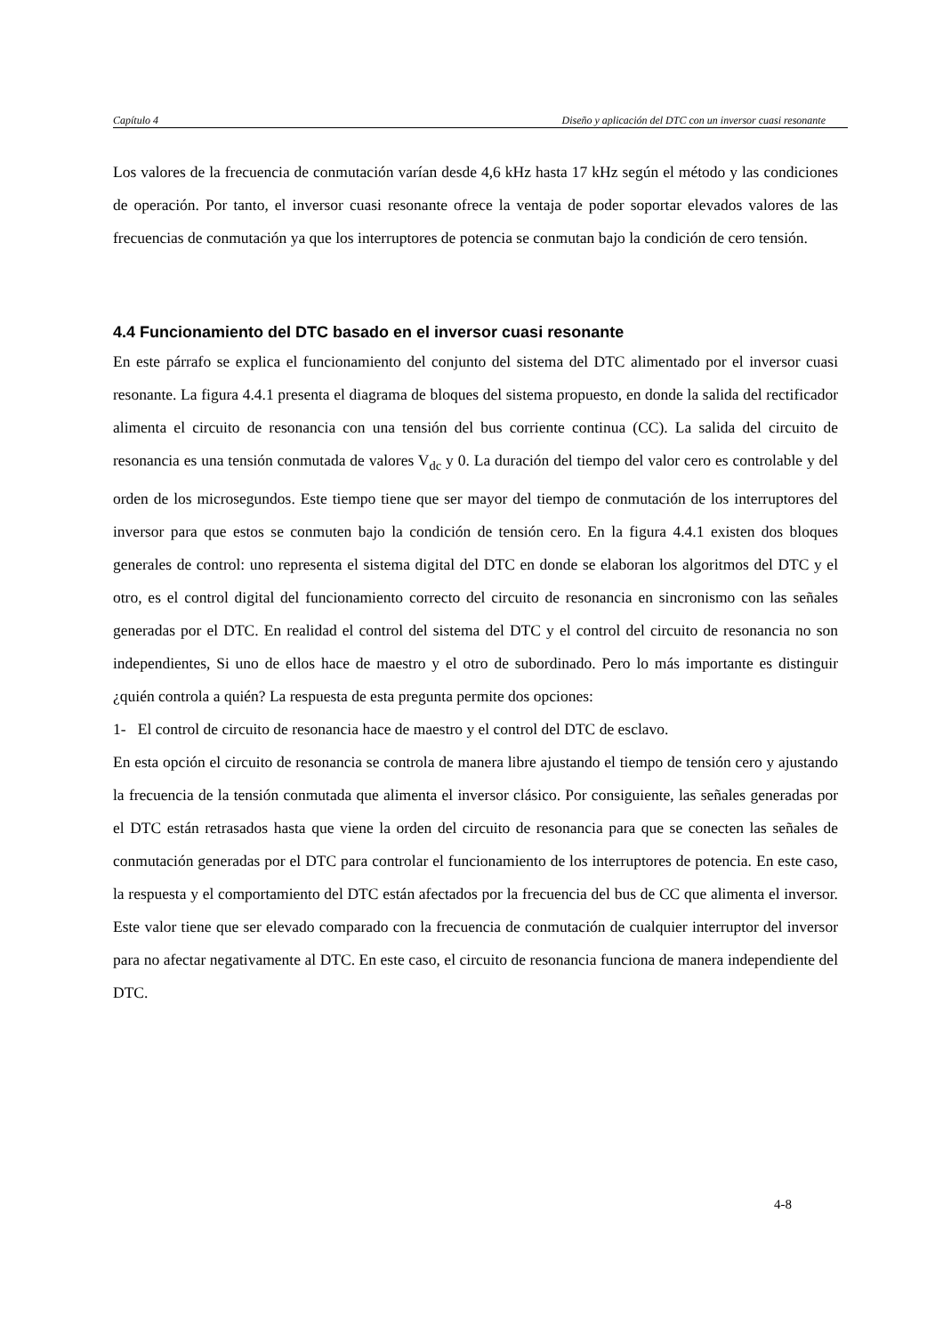Capítulo 4 Diseño y aplicación del DTC con un inversor cuasi resonante
Los valores de la frecuencia de conmutación varían desde 4,6 kHz hasta 17 kHz según el método y las condiciones de operación. Por tanto, el inversor cuasi resonante ofrece la ventaja de poder soportar elevados valores de las frecuencias de conmutación ya que los interruptores de potencia se conmutan bajo la condición de cero tensión.
4.4 Funcionamiento del DTC basado en el inversor cuasi resonante
En este párrafo se explica el funcionamiento del conjunto del sistema del DTC alimentado por el inversor cuasi resonante. La figura 4.4.1 presenta el diagrama de bloques del sistema propuesto, en donde la salida del rectificador alimenta el circuito de resonancia con una tensión del bus corriente continua (CC). La salida del circuito de resonancia es una tensión conmutada de valores V<sub>dc</sub> y 0. La duración del tiempo del valor cero es controlable y del orden de los microsegundos. Este tiempo tiene que ser mayor del tiempo de conmutación de los interruptores del inversor para que estos se conmuten bajo la condición de tensión cero. En la figura 4.4.1 existen dos bloques generales de control: uno representa el sistema digital del DTC en donde se elaboran los algoritmos del DTC y el otro, es el control digital del funcionamiento correcto del circuito de resonancia en sincronismo con las señales generadas por el DTC. En realidad el control del sistema del DTC y el control del circuito de resonancia no son independientes, Si uno de ellos hace de maestro y el otro de subordinado. Pero lo más importante es distinguir ¿quién controla a quién? La respuesta de esta pregunta permite dos opciones:
1- El control de circuito de resonancia hace de maestro y el control del DTC de esclavo.
En esta opción el circuito de resonancia se controla de manera libre ajustando el tiempo de tensión cero y ajustando la frecuencia de la tensión conmutada que alimenta el inversor clásico. Por consiguiente, las señales generadas por el DTC están retrasados hasta que viene la orden del circuito de resonancia para que se conecten las señales de conmutación generadas por el DTC para controlar el funcionamiento de los interruptores de potencia. En este caso, la respuesta y el comportamiento del DTC están afectados por la frecuencia del bus de CC que alimenta el inversor. Este valor tiene que ser elevado comparado con la frecuencia de conmutación de cualquier interruptor del inversor para no afectar negativamente al DTC. En este caso, el circuito de resonancia funciona de manera independiente del DTC.
4-8